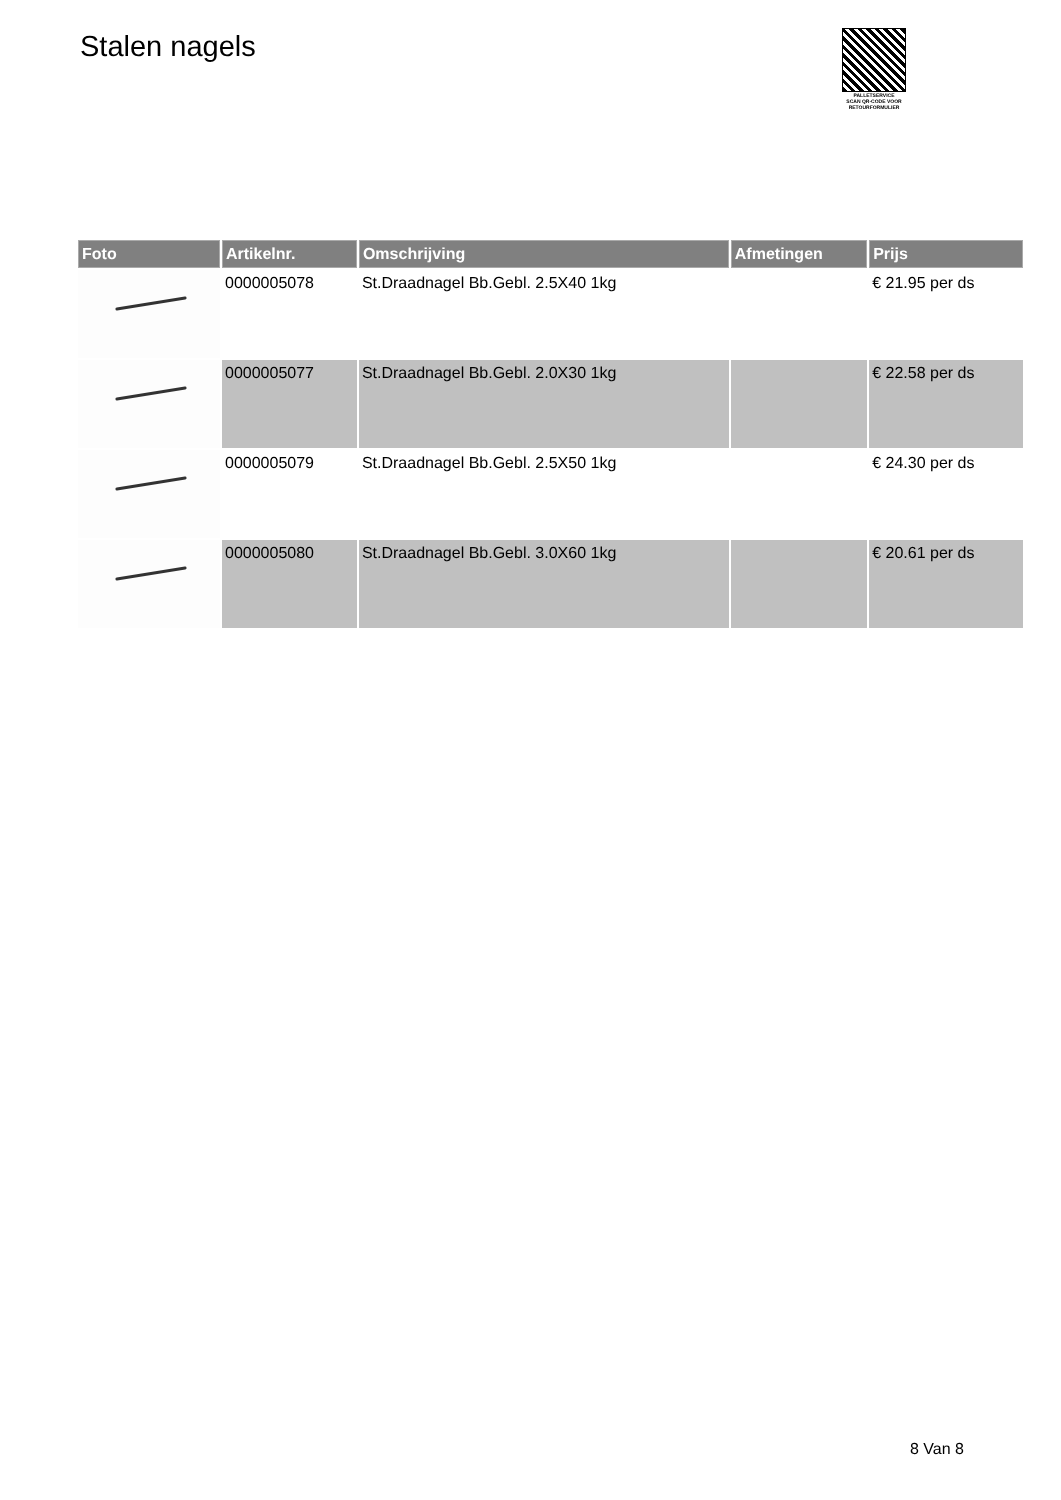Stalen nagels
PALLETSERVICE
SCAN QR-CODE VOOR RETOURFORMULIER
| Foto | Artikelnr. | Omschrijving | Afmetingen | Prijs |
| --- | --- | --- | --- | --- |
| | 0000005078 | St.Draadnagel Bb.Gebl. 2.5X40 1kg | | € 21.95 per ds |
| | 0000005077 | St.Draadnagel Bb.Gebl. 2.0X30 1kg | | € 22.58 per ds |
| | 0000005079 | St.Draadnagel Bb.Gebl. 2.5X50 1kg | | € 24.30 per ds |
| | 0000005080 | St.Draadnagel Bb.Gebl. 3.0X60 1kg | | € 20.61 per ds |
8 Van 8